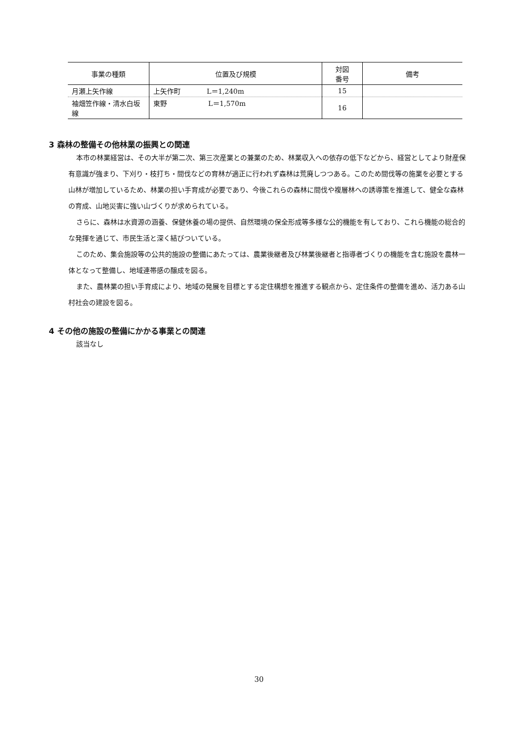| 事業の種類 | 位置及び規模 | 対図 番号 | 備考 |
| --- | --- | --- | --- |
| 月瀬上矢作線 | 上矢作町 L＝1,240m | 15 | |
| 袖畑笠作線・清水白坂線 | 東野 L＝1,570m | 16 | |
3 森林の整備その他林業の振興との関連
本市の林業経営は、その大半が第二次、第三次産業との兼業のため、林業収入への依存の低下などから、経営としてより財産保有意識が強まり、下刈り・枝打ち・間伐などの育林が適正に行われず森林は荒廃しつつある。このため間伐等の施業を必要とする山林が増加しているため、林業の担い手育成が必要であり、今後これらの森林に間伐や複層林への誘導策を推進して、健全な森林の育成、山地災害に強い山づくりが求められている。
さらに、森林は水資源の涵養、保健休養の場の提供、自然環境の保全形成等多様な公的機能を有しており、これら機能の総合的な発揮を通じて、市民生活と深く結びついている。
このため、集会施設等の公共的施設の整備にあたっては、農業後継者及び林業後継者と指導者づくりの機能を含む施設を農林一体となって整備し、地域連帯感の醸成を図る。
また、農林業の担い手育成により、地域の発展を目標とする定住構想を推進する観点から、定住条件の整備を進め、活力ある山村社会の建設を図る。
4 その他の施設の整備にかかる事業との関連
該当なし
30